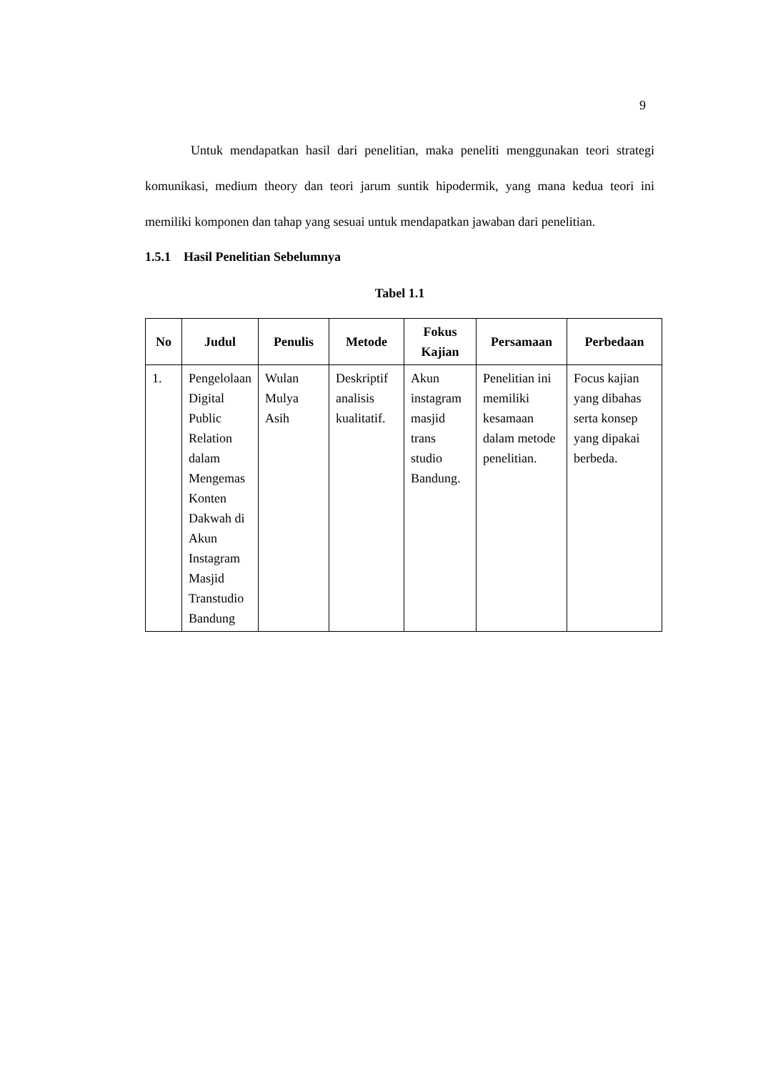9
Untuk mendapatkan hasil dari penelitian, maka peneliti menggunakan teori strategi komunikasi, medium theory dan teori jarum suntik hipodermik, yang mana kedua teori ini memiliki komponen dan tahap yang sesuai untuk mendapatkan jawaban dari penelitian.
1.5.1 Hasil Penelitian Sebelumnya
Tabel 1.1
| No | Judul | Penulis | Metode | Fokus Kajian | Persamaan | Perbedaan |
| --- | --- | --- | --- | --- | --- | --- |
| 1. | Pengelolaan Digital Public Relation dalam Mengemas Konten Dakwah di Akun Instagram Masjid Transtudio Bandung | Wulan Mulya Asih | Deskriptif analisis kualitatif. | Akun instagram masjid trans studio Bandung. | Penelitian ini memiliki kesamaan dalam metode penelitian. | Focus kajian yang dibahas serta konsep yang dipakai berbeda. |